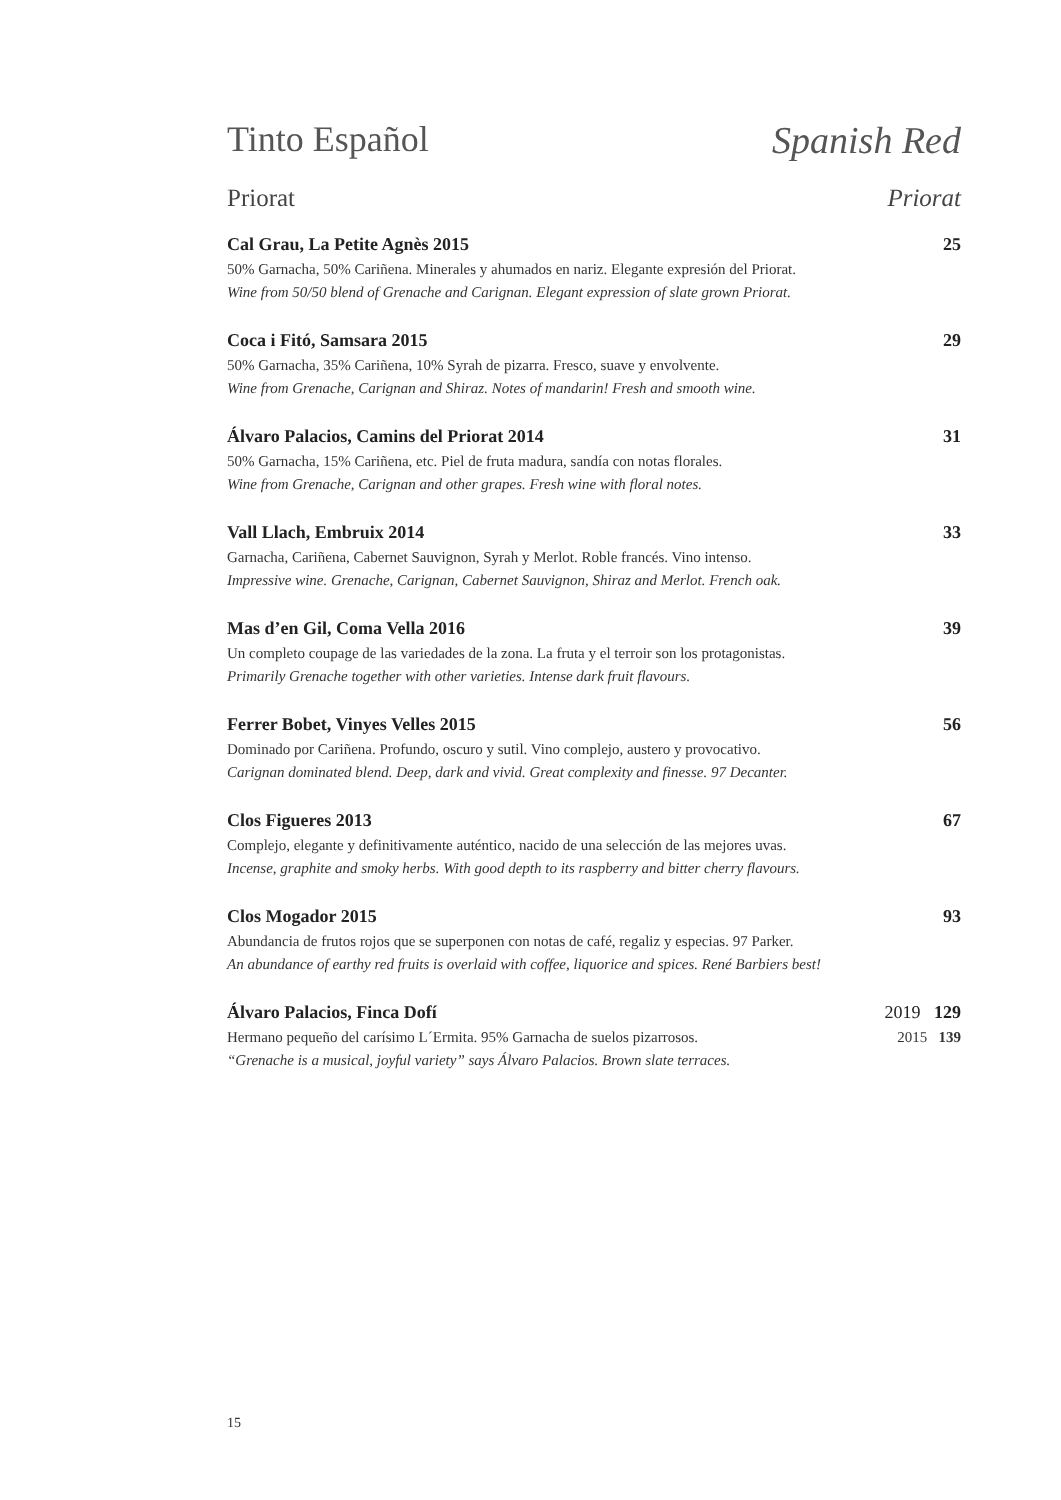Tinto Español Spanish Red
Priorat Priorat
Cal Grau, La Petite Agnès 2015 25
50% Garnacha, 50% Cariñena. Minerales y ahumados en nariz. Elegante expresión del Priorat.
Wine from 50/50 blend of Grenache and Carignan. Elegant expression of slate grown Priorat.
Coca i Fitó, Samsara 2015 29
50% Garnacha, 35% Cariñena, 10% Syrah de pizarra. Fresco, suave y envolvente.
Wine from Grenache, Carignan and Shiraz. Notes of mandarin! Fresh and smooth wine.
Álvaro Palacios, Camins del Priorat 2014 31
50% Garnacha, 15% Cariñena, etc. Piel de fruta madura, sandía con notas florales.
Wine from Grenache, Carignan and other grapes. Fresh wine with floral notes.
Vall Llach, Embruix 2014 33
Garnacha, Cariñena, Cabernet Sauvignon, Syrah y Merlot. Roble francés. Vino intenso.
Impressive wine. Grenache, Carignan, Cabernet Sauvignon, Shiraz and Merlot. French oak.
Mas d’en Gil, Coma Vella 2016 39
Un completo coupage de las variedades de la zona. La fruta y el terroir son los protagonistas.
Primarily Grenache together with other varieties. Intense dark fruit flavours.
Ferrer Bobet, Vinyes Velles 2015 56
Dominado por Cariñena. Profundo, oscuro y sutil. Vino complejo, austero y provocativo.
Carignan dominated blend. Deep, dark and vivid. Great complexity and finesse. 97 Decanter.
Clos Figueres 2013 67
Complejo, elegante y definitivamente auténtico, nacido de una selección de las mejores uvas.
Incense, graphite and smoky herbs. With good depth to its raspberry and bitter cherry flavours.
Clos Mogador 2015 93
Abundancia de frutos rojos que se superponen con notas de café, regaliz y especias. 97 Parker.
An abundance of earthy red fruits is overlaid with coffee, liquorice and spices. René Barbiers best!
Álvaro Palacios, Finca Dofí 2019 129
Hermano pequeño del carísimo L´Ermita. 95% Garnacha de suelos pizarrosos. 2015 139
“Grenache is a musical, joyful variety” says Álvaro Palacios. Brown slate terraces.
15